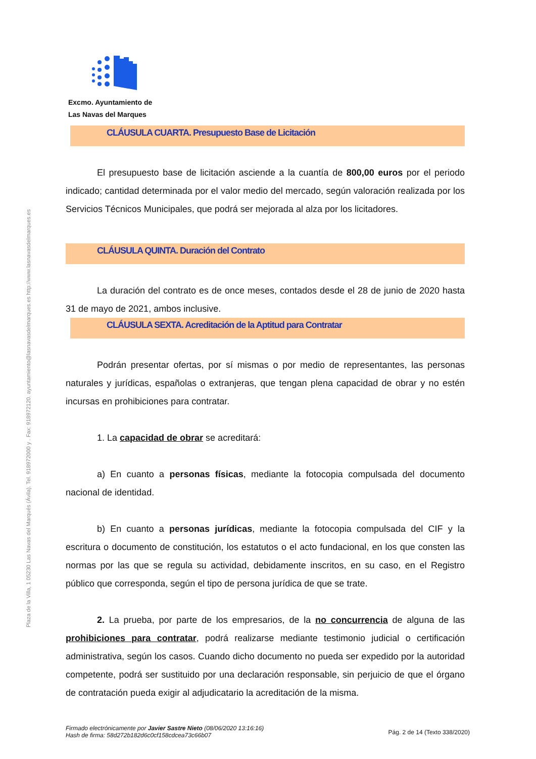Plaza de la Villa, 1 05230 Las Navas del Marqués (Ávila). Tel. 918972000 y . Fax: 918972120. ayuntamiento@lasnavasdelmarques.es http://www.lasnavasdelmarques.es
Excmo. Ayuntamiento de
Las Navas del Marques
CLÁUSULA CUARTA. Presupuesto Base de Licitación
El presupuesto base de licitación asciende a la cuantía de 800,00 euros por el periodo indicado; cantidad determinada por el valor medio del mercado, según valoración realizada por los Servicios Técnicos Municipales, que podrá ser mejorada al alza por los licitadores.
CLÁUSULA QUINTA. Duración del Contrato
La duración del contrato es de once meses, contados desde el 28 de junio de 2020 hasta 31 de mayo de 2021, ambos inclusive.
CLÁUSULA SEXTA. Acreditación de la Aptitud para Contratar
Podrán presentar ofertas, por sí mismas o por medio de representantes, las personas naturales y jurídicas, españolas o extranjeras, que tengan plena capacidad de obrar y no estén incursas en prohibiciones para contratar.
1. La capacidad de obrar se acreditará:
a) En cuanto a personas físicas, mediante la fotocopia compulsada del documento nacional de identidad.
b) En cuanto a personas jurídicas, mediante la fotocopia compulsada del CIF y la escritura o documento de constitución, los estatutos o el acto fundacional, en los que consten las normas por las que se regula su actividad, debidamente inscritos, en su caso, en el Registro público que corresponda, según el tipo de persona jurídica de que se trate.
2. La prueba, por parte de los empresarios, de la no concurrencia de alguna de las prohibiciones para contratar, podrá realizarse mediante testimonio judicial o certificación administrativa, según los casos. Cuando dicho documento no pueda ser expedido por la autoridad competente, podrá ser sustituido por una declaración responsable, sin perjuicio de que el órgano de contratación pueda exigir al adjudicatario la acreditación de la misma.
Firmado electrónicamente por Javier Sastre Nieto (08/06/2020 13:16:16)
Hash de firma: 58d272b182d6c0cf158cdcea73c66b07
Pág. 2 de 14 (Texto 338/2020)